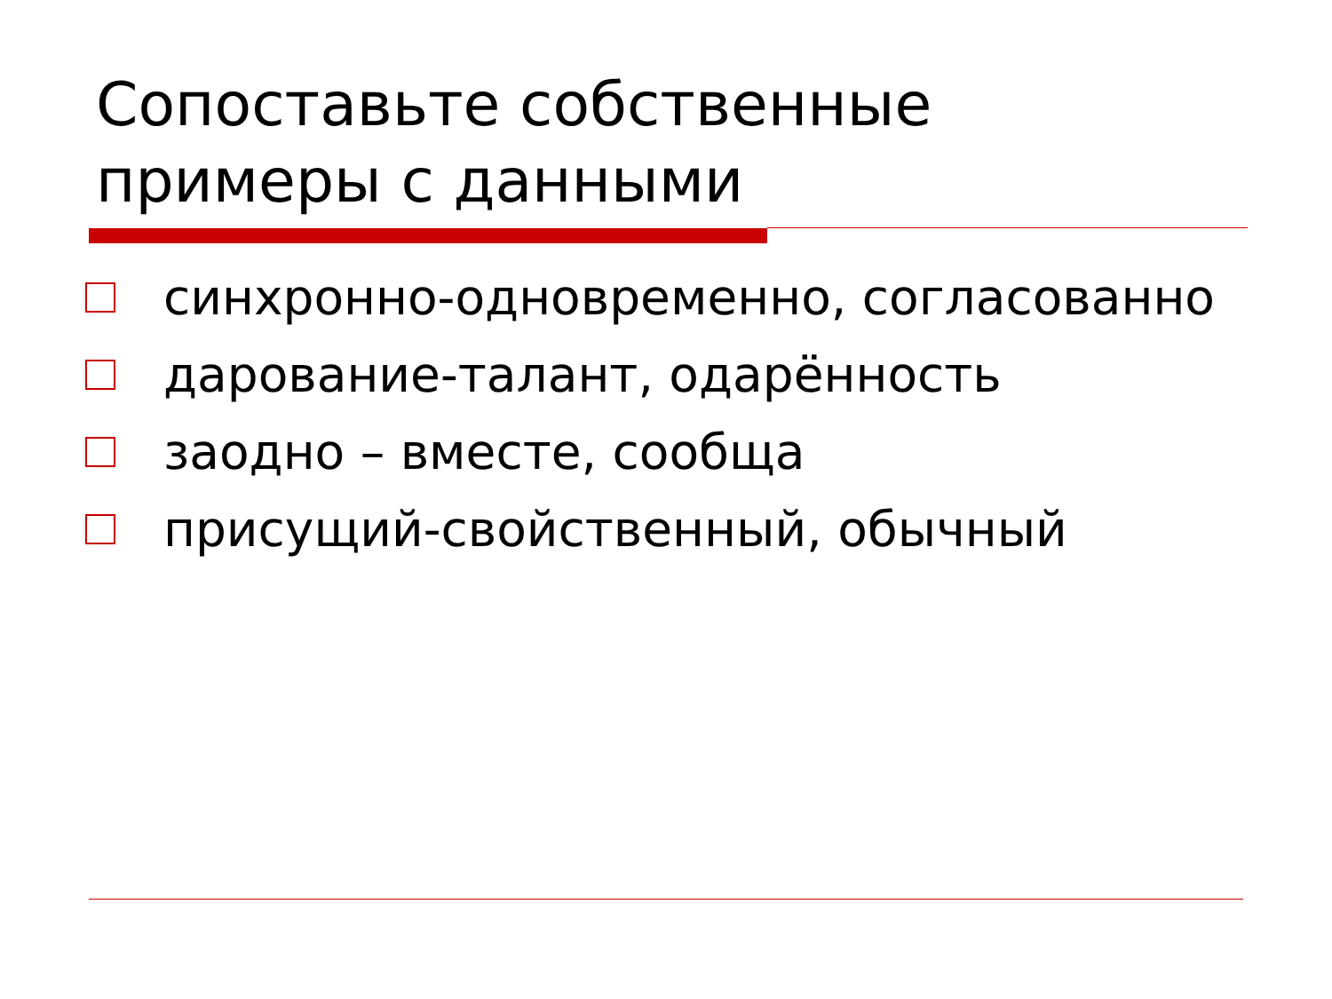Сопоставьте собственные
примеры с данными
синхронно-одновременно, согласованно
дарование-талант, одарённость
заодно – вместе, сообща
присущий-свойственный, обычный